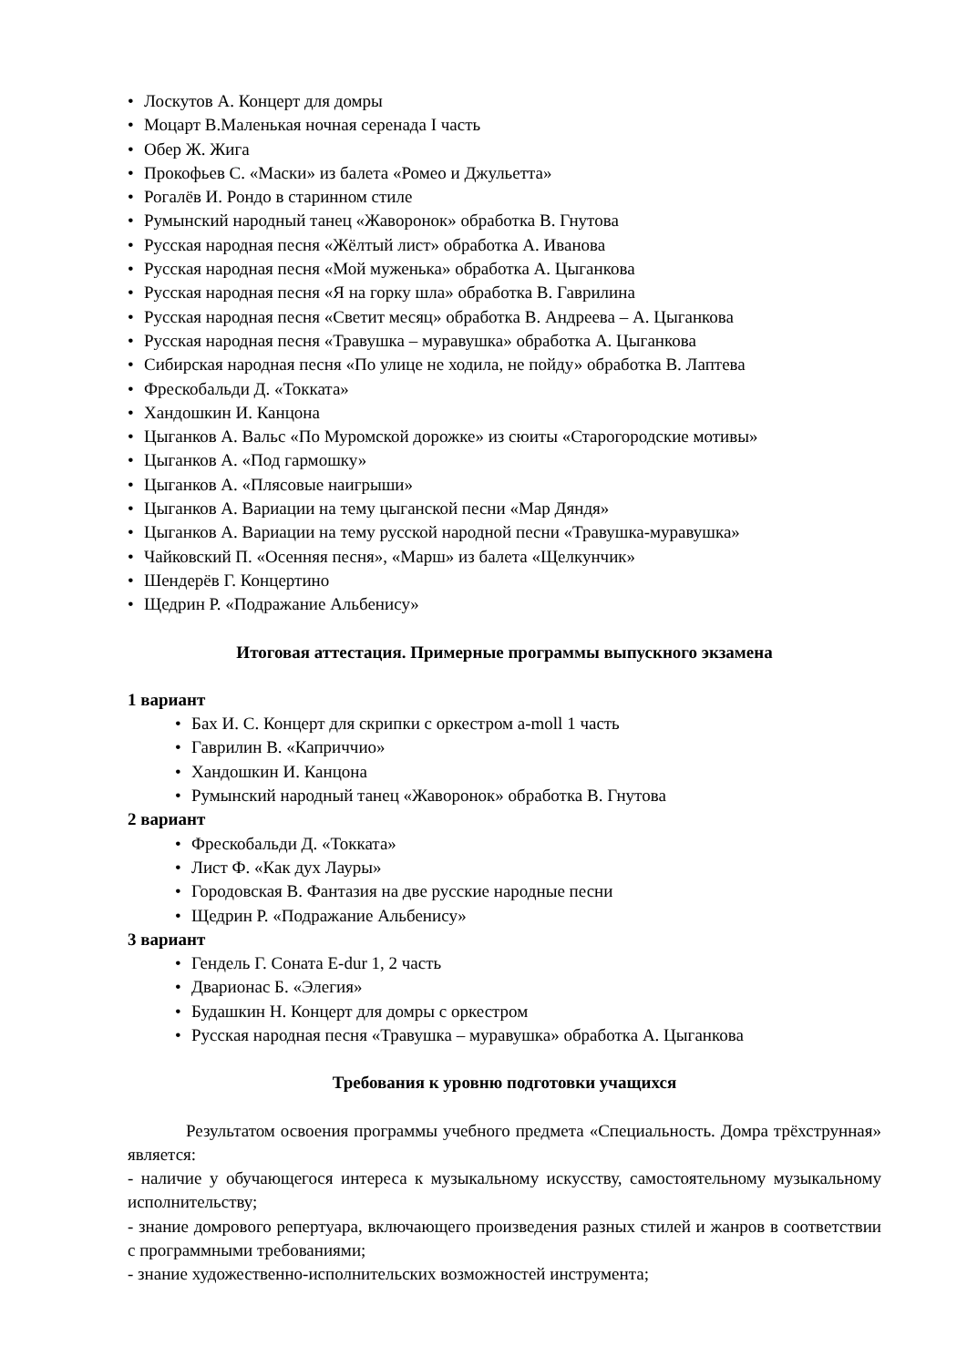• Лоскутов А. Концерт для домры
• Моцарт В.Маленькая ночная серенада I часть
• Обер Ж. Жига
• Прокофьев С. «Маски» из балета «Ромео и Джульетта»
• Рогалёв И. Рондо в старинном стиле
• Румынский народный танец «Жаворонок» обработка В. Гнутова
• Русская народная песня «Жёлтый лист» обработка А. Иванова
• Русская народная песня «Мой муженька» обработка А. Цыганкова
• Русская народная песня «Я на горку шла» обработка В. Гаврилина
• Русская народная песня «Светит месяц» обработка В. Андреева – А. Цыганкова
• Русская народная песня «Травушка – муравушка» обработка А. Цыганкова
• Сибирская народная песня «По улице не ходила, не пойду» обработка В. Лаптева
• Фрескобальди Д. «Токката»
• Хандошкин И. Канцона
• Цыганков А. Вальс «По Муромской дорожке» из сюиты «Старогородские мотивы»
• Цыганков А. «Под гармошку»
• Цыганков А. «Плясовые наигрыши»
• Цыганков А. Вариации на тему цыганской песни «Мар Дяндя»
• Цыганков А. Вариации на тему русской народной песни «Травушка-муравушка»
• Чайковский П. «Осенняя песня», «Марш» из балета «Щелкунчик»
• Шендерёв Г. Концертино
• Щедрин Р. «Подражание Альбенису»
Итоговая аттестация. Примерные программы выпускного экзамена
1 вариант
• Бах И. С. Концерт для скрипки с оркестром a-moll 1 часть
• Гаврилин В. «Каприччио»
• Хандошкин И. Канцона
• Румынский народный танец «Жаворонок» обработка В. Гнутова
2 вариант
• Фрескобальди Д. «Токката»
• Лист Ф. «Как дух Лауры»
• Городовская В. Фантазия на две русские народные песни
• Щедрин Р. «Подражание Альбенису»
3 вариант
• Гендель Г. Соната E-dur 1, 2 часть
• Дварионас Б. «Элегия»
• Будашкин Н. Концерт для домры с оркестром
• Русская народная песня «Травушка – муравушка» обработка А. Цыганкова
Требования к уровню подготовки учащихся
Результатом освоения программы учебного предмета «Специальность. Домра трёхструнная» является:
- наличие у обучающегося интереса к музыкальному искусству, самостоятельному музыкальному исполнительству;
- знание домрового репертуара, включающего произведения разных стилей и жанров в соответствии с программными требованиями;
- знание художественно-исполнительских возможностей инструмента;